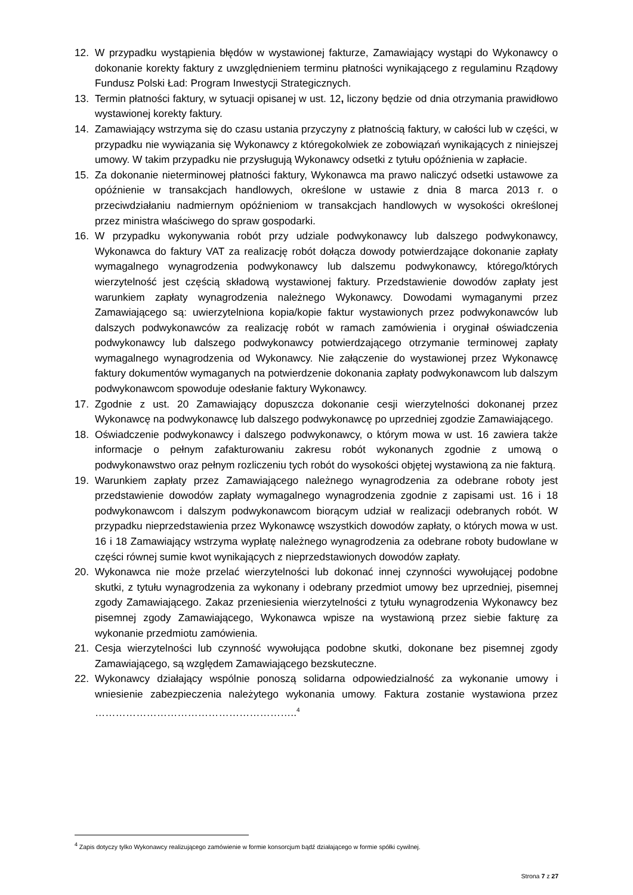12. W przypadku wystąpienia błędów w wystawionej fakturze, Zamawiający wystąpi do Wykonawcy o dokonanie korekty faktury z uwzględnieniem terminu płatności wynikającego z regulaminu Rządowy Fundusz Polski Ład: Program Inwestycji Strategicznych.
13. Termin płatności faktury, w sytuacji opisanej w ust. 12, liczony będzie od dnia otrzymania prawidłowo wystawionej korekty faktury.
14. Zamawiający wstrzyma się do czasu ustania przyczyny z płatnością faktury, w całości lub w części, w przypadku nie wywiązania się Wykonawcy z któregokolwiek ze zobowiązań wynikających z niniejszej umowy. W takim przypadku nie przysługują Wykonawcy odsetki z tytułu opóźnienia w zapłacie.
15. Za dokonanie nieterminowej płatności faktury, Wykonawca ma prawo naliczyć odsetki ustawowe za opóźnienie w transakcjach handlowych, określone w ustawie z dnia 8 marca 2013 r. o przeciwdziałaniu nadmiernym opóźnieniom w transakcjach handlowych w wysokości określonej przez ministra właściwego do spraw gospodarki.
16. W przypadku wykonywania robót przy udziale podwykonawcy lub dalszego podwykonawcy, Wykonawca do faktury VAT za realizację robót dołącza dowody potwierdzające dokonanie zapłaty wymagalnego wynagrodzenia podwykonawcy lub dalszemu podwykonawcy, którego/których wierzytelność jest częścią składową wystawionej faktury. Przedstawienie dowodów zapłaty jest warunkiem zapłaty wynagrodzenia należnego Wykonawcy. Dowodami wymaganymi przez Zamawiającego są: uwierzytelniona kopia/kopie faktur wystawionych przez podwykonawców lub dalszych podwykonawców za realizację robót w ramach zamówienia i oryginał oświadczenia podwykonawcy lub dalszego podwykonawcy potwierdzającego otrzymanie terminowej zapłaty wymagalnego wynagrodzenia od Wykonawcy. Nie załączenie do wystawionej przez Wykonawcę faktury dokumentów wymaganych na potwierdzenie dokonania zapłaty podwykonawcom lub dalszym podwykonawcom spowoduje odesłanie faktury Wykonawcy.
17. Zgodnie z ust. 20 Zamawiający dopuszcza dokonanie cesji wierzytelności dokonanej przez Wykonawcę na podwykonawcę lub dalszego podwykonawcę po uprzedniej zgodzie Zamawiającego.
18. Oświadczenie podwykonawcy i dalszego podwykonawcy, o którym mowa w ust. 16 zawiera także informacje o pełnym zafakturowaniu zakresu robót wykonanych zgodnie z umową o podwykonawstwo oraz pełnym rozliczeniu tych robót do wysokości objętej wystawioną za nie fakturą.
19. Warunkiem zapłaty przez Zamawiającego należnego wynagrodzenia za odebrane roboty jest przedstawienie dowodów zapłaty wymagalnego wynagrodzenia zgodnie z zapisami ust. 16 i 18 podwykonawcom i dalszym podwykonawcom biorącym udział w realizacji odebranych robót. W przypadku nieprzedstawienia przez Wykonawcę wszystkich dowodów zapłaty, o których mowa w ust. 16 i 18 Zamawiający wstrzyma wypłatę należnego wynagrodzenia za odebrane roboty budowlane w części równej sumie kwot wynikających z nieprzedstawionych dowodów zapłaty.
20. Wykonawca nie może przelać wierzytelności lub dokonać innej czynności wywołującej podobne skutki, z tytułu wynagrodzenia za wykonany i odebrany przedmiot umowy bez uprzedniej, pisemnej zgody Zamawiającego. Zakaz przeniesienia wierzytelności z tytułu wynagrodzenia Wykonawcy bez pisemnej zgody Zamawiającego, Wykonawca wpisze na wystawioną przez siebie fakturę za wykonanie przedmiotu zamówienia.
21. Cesja wierzytelności lub czynność wywołująca podobne skutki, dokonane bez pisemnej zgody Zamawiającego, są względem Zamawiającego bezskuteczne.
22. Wykonawcy działający wspólnie ponoszą solidarna odpowiedzialność za wykonanie umowy i wniesienie zabezpieczenia należytego wykonania umowy. Faktura zostanie wystawiona przez …………………………………………………..<sup>4</sup>
<sup>4</sup> Zapis dotyczy tylko Wykonawcy realizującego zamówienie w formie konsorcjum bądź działającego w formie spółki cywilnej.
Strona 7 z 27